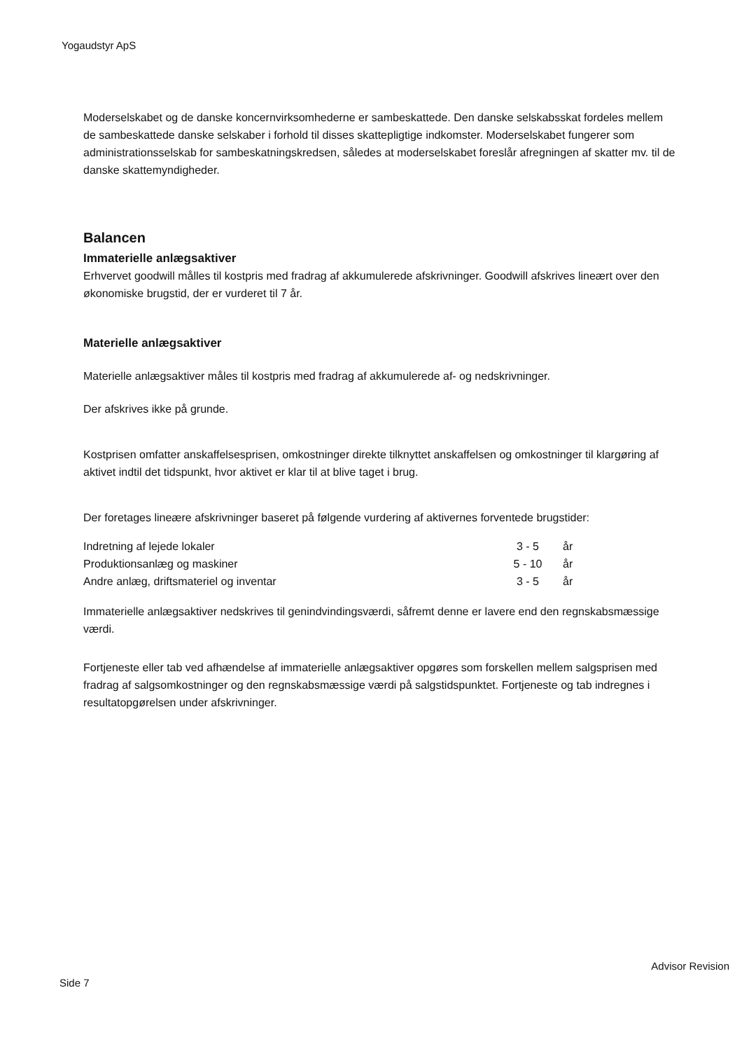Yogaudstyr ApS
Moderselskabet og de danske koncernvirksomhederne er sambeskattede. Den danske selskabsskat fordeles mellem de sambeskattede danske selskaber i forhold til disses skattepligtige indkomster. Moderselskabet fungerer som administrationsselskab for sambeskatningskredsen, således at moderselskabet foreslår afregningen af skatter mv. til de danske skattemyndigheder.
Balancen
Immaterielle anlægsaktiver
Erhvervet goodwill målles til kostpris med fradrag af akkumulerede afskrivninger. Goodwill afskrives lineært over den økonomiske brugstid, der er vurderet til 7 år.
Materielle anlægsaktiver
Materielle anlægsaktiver måles til kostpris med fradrag af akkumulerede af- og nedskrivninger.
Der afskrives ikke på grunde.
Kostprisen omfatter anskaffelsesprisen, omkostninger direkte tilknyttet anskaffelsen og omkostninger til klargøring af aktivet indtil det tidspunkt, hvor aktivet er klar til at blive taget i brug.
Der foretages lineære afskrivninger baseret på følgende vurdering af aktivernes forventede brugstider:
| Indretning af lejede lokaler | 3 - 5 | år |
| Produktionsanlæg og maskiner | 5 - 10 | år |
| Andre anlæg, driftsmateriel og inventar | 3 - 5 | år |
Immaterielle anlægsaktiver nedskrives til genindvindingsværdi, såfremt denne er lavere end den regnskabsmæssige værdi.
Fortjeneste eller tab ved afhændelse af immaterielle anlægsaktiver opgøres som forskellen mellem salgsprisen med fradrag af salgsomkostninger og den regnskabsmæssige værdi på salgstidspunktet. Fortjeneste og tab indregnes i resultatopgørelsen under afskrivninger.
Advisor Revision
Side 7